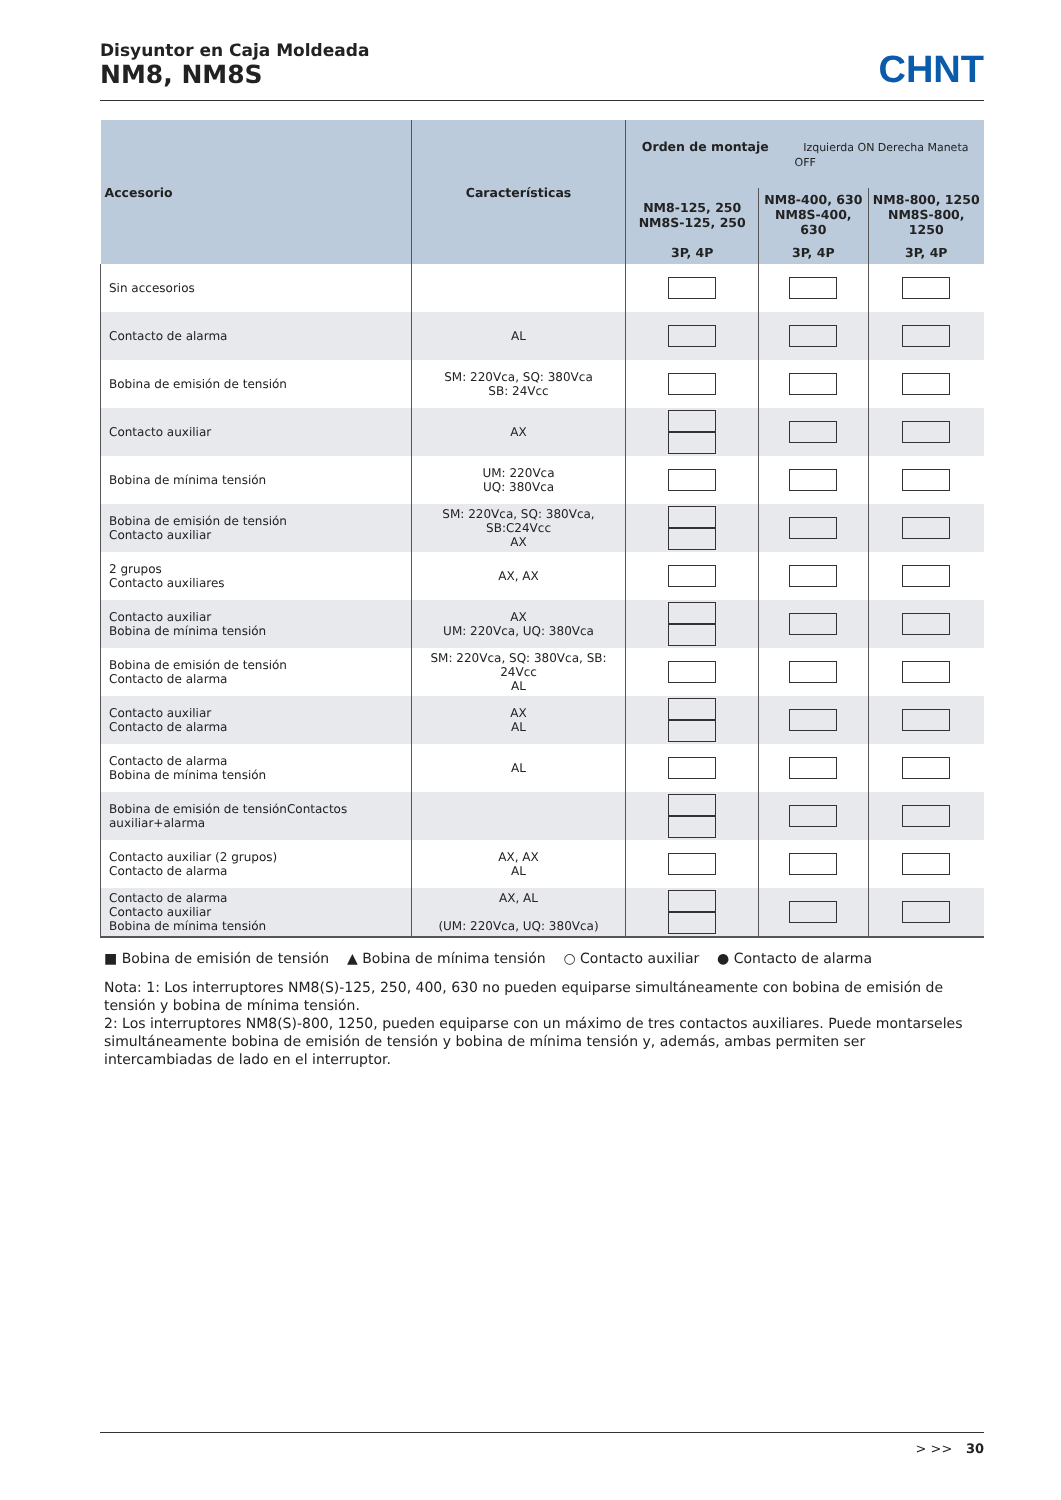Disyuntor en Caja Moldeada
NM8, NM8S
CHNT
| Accesorio | Características | Orden de montaje Izquierda ON Derecha Maneta OFF | | |
| --- | --- | --- | --- | --- |
| | | NM8-125, 250 NM8S-125, 250 | NM8-400, 630 NM8S-400, 630 | NM8-800, 1250 NM8S-800, 1250 |
| | | 3P, 4P | 3P, 4P | 3P, 4P |
| Sin accesorios | | | | |
| Contacto de alarma | AL | | | |
| Bobina de emisión de tensión | SM: 220Vca, SQ: 380Vca SB: 24Vcc | | | |
| Contacto auxiliar | AX | | | |
| Bobina de mínima tensión | UM: 220Vca UQ: 380Vca | | | |
| Bobina de emisión de tensión Contacto auxiliar | SM: 220Vca, SQ: 380Vca, SB:C24Vcc AX | | | |
| 2 grupos Contacto auxiliares | AX, AX | | | |
| Contacto auxiliar Bobina de mínima tensión | AX UM: 220Vca, UQ: 380Vca | | | |
| Bobina de emisión de tensión Contacto de alarma | SM: 220Vca, SQ: 380Vca, SB: 24Vcc AL | | | |
| Contacto auxiliar Contacto de alarma | AX AL | | | |
| Contacto de alarma Bobina de mínima tensión | AL | | | |
| Bobina de emisión de tensiónContactos auxiliar+alarma | | | | |
| Contacto auxiliar (2 grupos) Contacto de alarma | AX, AX AL | | | |
| Contacto de alarma Contacto auxiliar Bobina de mínima tensión | AX, AL (UM: 220Vca, UQ: 380Vca) | | | |
■ Bobina de emisión de tensión ▲ Bobina de mínima tensión ○ Contacto auxiliar ● Contacto de alarma
Nota: 1: Los interruptores NM8(S)-125, 250, 400, 630 no pueden equiparse simultáneamente con bobina de emisión de tensión y bobina de mínima tensión.
2: Los interruptores NM8(S)-800, 1250, pueden equiparse con un máximo de tres contactos auxiliares. Puede montarseles simultáneamente bobina de emisión de tensión y bobina de mínima tensión y, además, ambas permiten ser intercambiadas de lado en el interruptor.
> >> 30